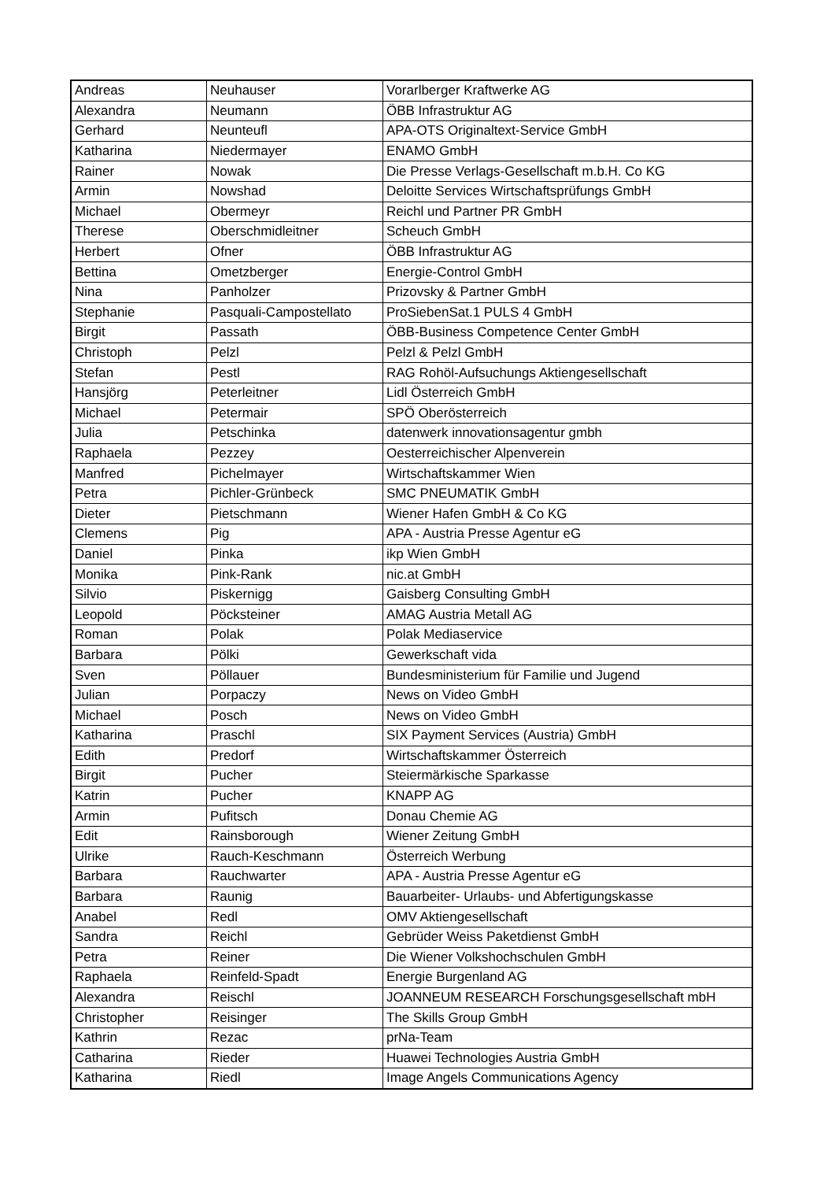| Andreas | Neuhauser | Vorarlberger Kraftwerke AG |
| Alexandra | Neumann | ÖBB Infrastruktur AG |
| Gerhard | Neunteufl | APA-OTS Originaltext-Service GmbH |
| Katharina | Niedermayer | ENAMO GmbH |
| Rainer | Nowak | Die Presse Verlags-Gesellschaft m.b.H. Co KG |
| Armin | Nowshad | Deloitte Services Wirtschaftsprüfungs GmbH |
| Michael | Obermeyr | Reichl und Partner PR GmbH |
| Therese | Oberschmidleitner | Scheuch GmbH |
| Herbert | Ofner | ÖBB Infrastruktur AG |
| Bettina | Ometzberger | Energie-Control GmbH |
| Nina | Panholzer | Prizovsky & Partner GmbH |
| Stephanie | Pasquali-Campostellato | ProSiebenSat.1 PULS 4 GmbH |
| Birgit | Passath | ÖBB-Business Competence Center GmbH |
| Christoph | Pelzl | Pelzl & Pelzl GmbH |
| Stefan | Pestl | RAG Rohöl-Aufsuchungs Aktiengesellschaft |
| Hansjörg | Peterleitner | Lidl Österreich GmbH |
| Michael | Petermair | SPÖ Oberösterreich |
| Julia | Petschinka | datenwerk innovationsagentur gmbh |
| Raphaela | Pezzey | Oesterreichischer Alpenverein |
| Manfred | Pichelmayer | Wirtschaftskammer Wien |
| Petra | Pichler-Grünbeck | SMC PNEUMATIK GmbH |
| Dieter | Pietschmann | Wiener Hafen GmbH & Co KG |
| Clemens | Pig | APA - Austria Presse Agentur eG |
| Daniel | Pinka | ikp Wien GmbH |
| Monika | Pink-Rank | nic.at GmbH |
| Silvio | Piskernigg | Gaisberg Consulting GmbH |
| Leopold | Pöcksteiner | AMAG Austria Metall AG |
| Roman | Polak | Polak Mediaservice |
| Barbara | Pölki | Gewerkschaft vida |
| Sven | Pöllauer | Bundesministerium für Familie und Jugend |
| Julian | Porpaczy | News on Video GmbH |
| Michael | Posch | News on Video GmbH |
| Katharina | Praschl | SIX Payment Services (Austria) GmbH |
| Edith | Predorf | Wirtschaftskammer Österreich |
| Birgit | Pucher | Steiermärkische Sparkasse |
| Katrin | Pucher | KNAPP AG |
| Armin | Pufitsch | Donau Chemie AG |
| Edit | Rainsborough | Wiener Zeitung GmbH |
| Ulrike | Rauch-Keschmann | Österreich Werbung |
| Barbara | Rauchwarter | APA - Austria Presse Agentur eG |
| Barbara | Raunig | Bauarbeiter- Urlaubs- und Abfertigungskasse |
| Anabel | Redl | OMV Aktiengesellschaft |
| Sandra | Reichl | Gebrüder Weiss Paketdienst GmbH |
| Petra | Reiner | Die Wiener Volkshochschulen GmbH |
| Raphaela | Reinfeld-Spadt | Energie Burgenland AG |
| Alexandra | Reischl | JOANNEUM RESEARCH Forschungsgesellschaft mbH |
| Christopher | Reisinger | The Skills Group GmbH |
| Kathrin | Rezac | prNa-Team |
| Catharina | Rieder | Huawei Technologies Austria GmbH |
| Katharina | Riedl | Image Angels Communications Agency |